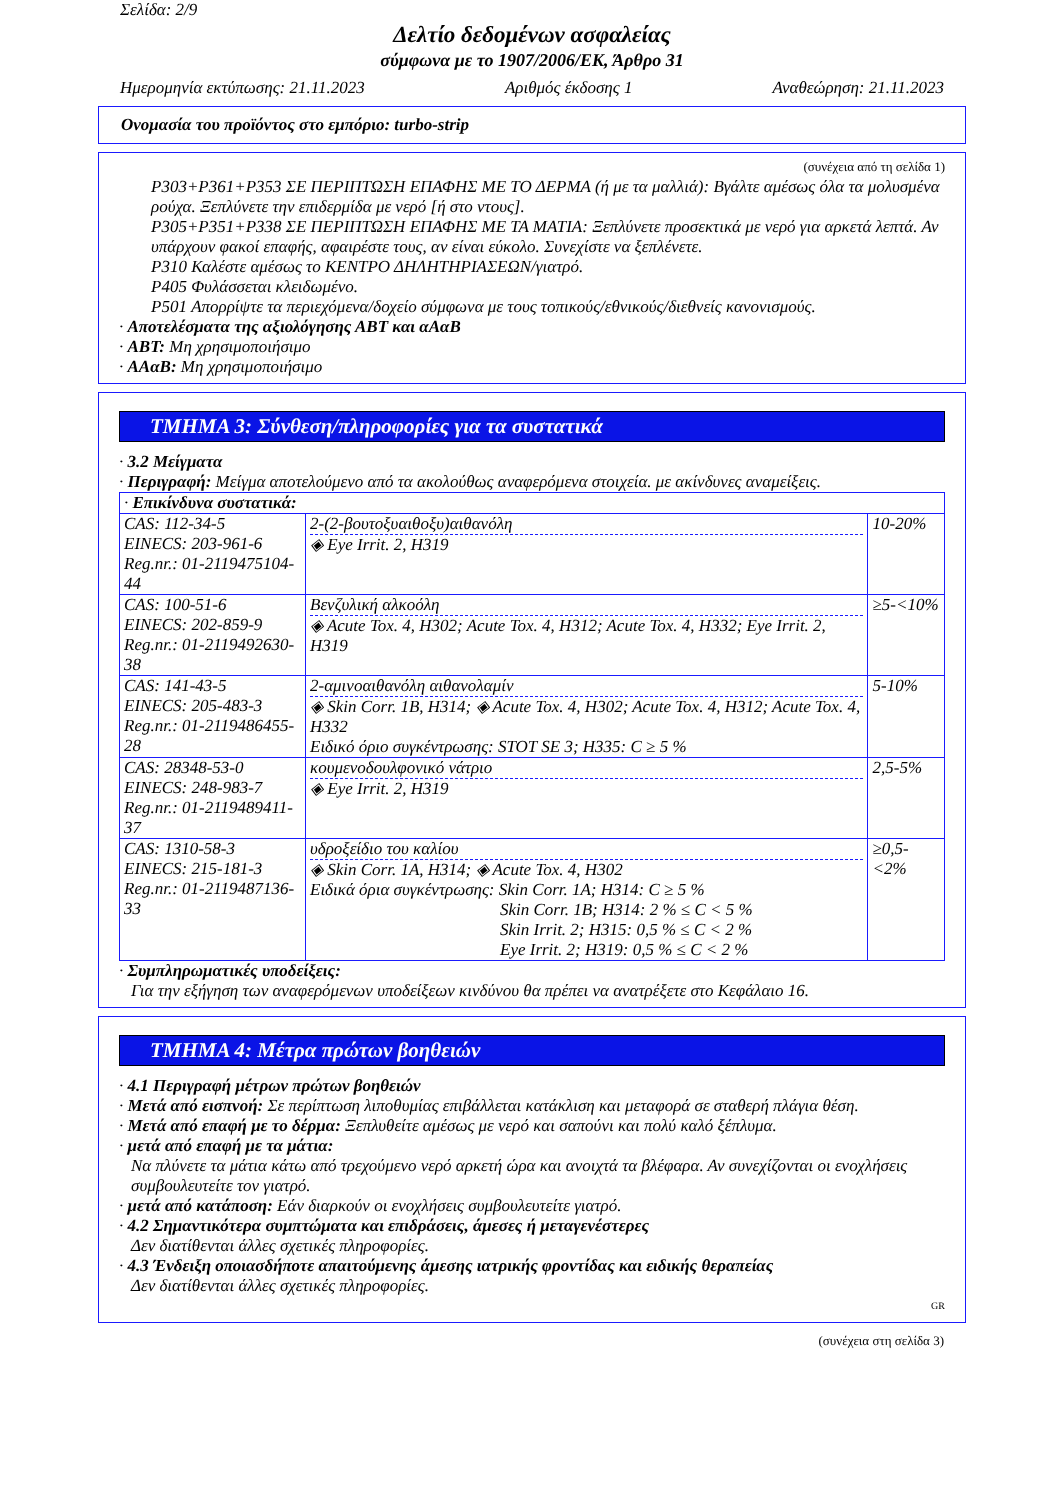Σελίδα: 2/9
Δελτίο δεδομένων ασφαλείας
σύμφωνα με το 1907/2006/ΕΚ, Άρθρο 31
Ημερομηνία εκτύπωσης: 21.11.2023 Αριθμός έκδοσης 1 Αναθεώρηση: 21.11.2023
Ονομασία του προϊόντος στο εμπόριο: turbo-strip
(συνέχεια από τη σελίδα 1)
P303+P361+P353 ΣΕ ΠΕΡΙΠΤΩΣΗ ΕΠΑΦΗΣ ΜΕ ΤΟ ΔΕΡΜΑ (ή με τα μαλλιά): Βγάλτε αμέσως όλα τα μολυσμένα ρούχα. Ξεπλύνετε την επιδερμίδα με νερό [ή στο ντους].
P305+P351+P338 ΣΕ ΠΕΡΙΠΤΩΣΗ ΕΠΑΦΗΣ ΜΕ ΤΑ ΜΑΤΙΑ: Ξεπλύνετε προσεκτικά με νερό για αρκετά λεπτά. Αν υπάρχουν φακοί επαφής, αφαιρέστε τους, αν είναι εύκολο. Συνεχίστε να ξεπλένετε.
P310 Καλέστε αμέσως το ΚΕΝΤΡΟ ΔΗΛΗΤΗΡΙΑΣΕΩΝ/γιατρό.
P405 Φυλάσσεται κλειδωμένο.
P501 Απορρίψτε τα περιεχόμενα/δοχείο σύμφωνα με τους τοπικούς/εθνικούς/διεθνείς κανονισμούς.
· Αποτελέσματα της αξιολόγησης ΑΒΤ και αΑαΒ
· ΑΒΤ: Μη χρησιμοποιήσιμο
· ΑΑαΒ: Μη χρησιμοποιήσιμο
ΤΜΗΜΑ 3: Σύνθεση/πληροφορίες για τα συστατικά
· 3.2 Μείγματα
· Περιγραφή: Μείγμα αποτελούμενο από τα ακολούθως αναφερόμενα στοιχεία. με ακίνδυνες αναμείξεις.
| · Επικίνδυνα συστατικά: | | |
| CAS: 112-34-5 EINECS: 203-961-6 Reg.nr.: 01-2119475104-44 | 2-(2-βουτοξυαιθοξυ)αιθανόλη ◈ Eye Irrit. 2, H319 | 10-20% |
| CAS: 100-51-6 EINECS: 202-859-9 Reg.nr.: 01-2119492630-38 | Βενζυλική αλκοόλη ◈ Acute Tox. 4, H302; Acute Tox. 4, H312; Acute Tox. 4, H332; Eye Irrit. 2, H319 | ≥5-<10% |
| CAS: 141-43-5 EINECS: 205-483-3 Reg.nr.: 01-2119486455-28 | 2-αμινοαιθανόλη αιθανολαμίν ◈ Skin Corr. 1B, H314; ◈ Acute Tox. 4, H302; Acute Tox. 4, H312; Acute Tox. 4, H332 Ειδικό όριο συγκέντρωσης: STOT SE 3; H335: C ≥ 5 % | 5-10% |
| CAS: 28348-53-0 EINECS: 248-983-7 Reg.nr.: 01-2119489411-37 | κουμενοδουλφονικό νάτριο ◈ Eye Irrit. 2, H319 | 2,5-5% |
| CAS: 1310-58-3 EINECS: 215-181-3 Reg.nr.: 01-2119487136-33 | υδροξείδιο του καλίου ◈ Skin Corr. 1A, H314; ◈ Acute Tox. 4, H302 Ειδικά όρια συγκέντρωσης: Skin Corr. 1A; H314: C ≥ 5 % Skin Corr. 1B; H314: 2 % ≤ C < 5 % Skin Irrit. 2; H315: 0,5 % ≤ C < 2 % Eye Irrit. 2; H319: 0,5 % ≤ C < 2 % | ≥0,5-<2% |
· Συμπληρωματικές υποδείξεις:
Για την εξήγηση των αναφερόμενων υποδείξεων κινδύνου θα πρέπει να ανατρέξετε στο Κεφάλαιο 16.
ΤΜΗΜΑ 4: Μέτρα πρώτων βοηθειών
· 4.1 Περιγραφή μέτρων πρώτων βοηθειών
· Μετά από εισπνοή: Σε περίπτωση λιποθυμίας επιβάλλεται κατάκλιση και μεταφορά σε σταθερή πλάγια θέση.
· Μετά από επαφή με το δέρμα: Ξεπλυθείτε αμέσως με νερό και σαπούνι και πολύ καλό ξέπλυμα.
· μετά από επαφή με τα μάτια:
Να πλύνετε τα μάτια κάτω από τρεχούμενο νερό αρκετή ώρα και ανοιχτά τα βλέφαρα. Αν συνεχίζονται οι ενοχλήσεις συμβουλευτείτε τον γιατρό.
· μετά από κατάποση: Εάν διαρκούν οι ενοχλήσεις συμβουλευτείτε γιατρό.
· 4.2 Σημαντικότερα συμπτώματα και επιδράσεις, άμεσες ή μεταγενέστερες
Δεν διατίθενται άλλες σχετικές πληροφορίες.
· 4.3 Ένδειξη οποιασδήποτε απαιτούμενης άμεσης ιατρικής φροντίδας και ειδικής θεραπείας
Δεν διατίθενται άλλες σχετικές πληροφορίες.
GR
(συνέχεια στη σελίδα 3)